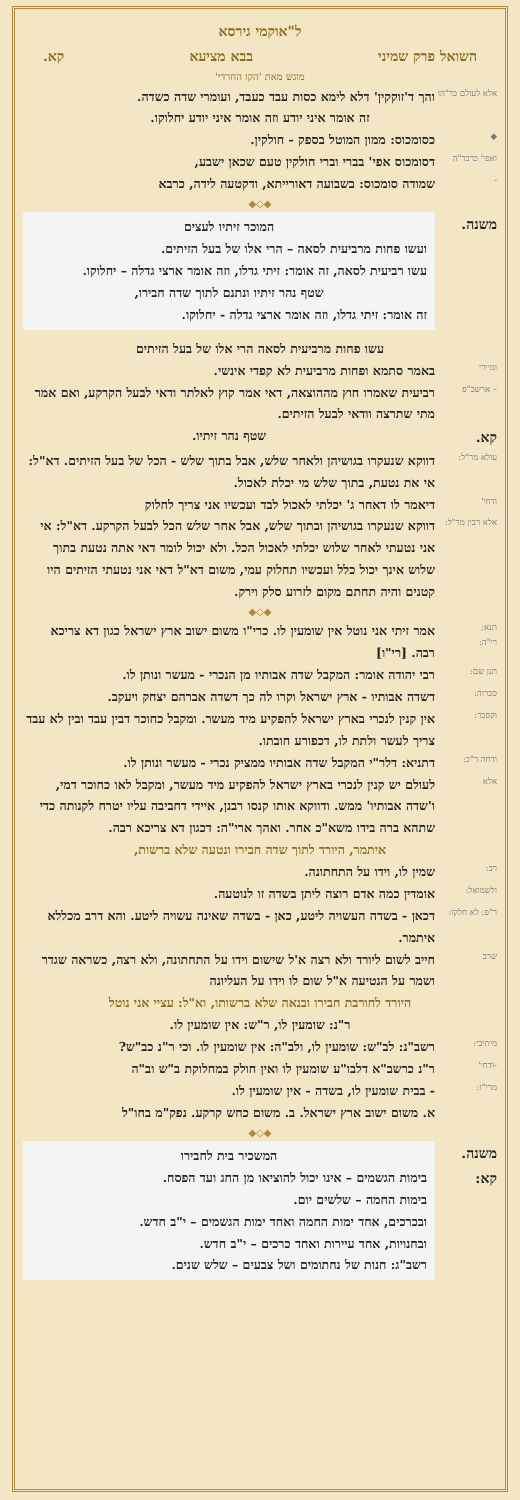ל"אוקמי גירסא
השואל פרק שמיני בבא מציעא קא.
מוגש מאת 'הקו החרדי'
אלא לעולם כר"הו
והך ד'זוקקין' דלא לימא כסות עבד כעבד, ועומרי שדה כשדה.
זה אומר איני יודע וזה אומר איני יודע יחלוקו.
◆
כסומכוס: ממון המוטל בספק - חולקין.
ואפי' כרבר"ה
דסומכוס אפי' בברי וברי חולקין טעם שכאן ישבע,
-
שמודה סומכוס: בשבועה דאורייתא, ודקטעה לידה, כרבא
◆◇◆
משנה.
המוכר זיתיו לעצים
ועשו פחות מרביעית לסאה – הרי אלו של בעל הזיתים.
עשו רביעית לסאה, זה אומר: זיתי גדלו, וזה אומר ארצי גדלה – יחלוקו.
שטף נהר זיתיו ונתנם לתוך שדה חבירו,
זה אומר: זיתי גדלו, וזה אומר ארצי גדלה - יחלוקו.
עשו פחות מרביעית לסאה הרי אלו של בעל הזיתים
ומיירי
באמר סתמא ופחות מרביעית לא קפדי אינשי.
– ארשב"פ
רביעית שאמרו חוץ מההוצאה, דאי אמר קוץ לאלתר ודאי לבעל הקרקע, ואם אמר מתי שתרצה וודאי לבעל הזיתים.
קא. שטף נהר זיתיו.
עולא מר"ל:
דווקא שנעקרו בגושיהן ולאחר שלש, אבל בתוך שלש - הכל של בעל הזיתים. דא"ל: אי את נטעת, בתוך שלש מי יכלת לאכול.
ודחי'
דיאמר לו דאחר ג' יכלתי לאכול לבד ועכשיו אני צריך לחלוק
אלא רבין מר"ל:
דווקא שנעקרו בגושיהן ובתוך שלש, אבל אחר שלש הכל לבעל הקרקע. דא"ל: אי אני נטעתי לאחר שלוש יכלתי לאכול הכל. ולא יכול לומר דאי אתה נטעת בתוך שלוש אינך יכול כלל ועכשיו תחלוק עמי, משום דא"ל דאי אני נטעתי הזיתים היו קטנים והיה תחתם מקום לזרוע סלק וירק.
◆◇◆
תנא:
רי"ה:
אמר זיתי אני נוטל אין שומעין לו. כרי"ו משום ישוב ארץ ישראל כגון דא צריכא רבה. [רי"ו]
תנן שם:
רבי יהודה אומר: המקבל שדה אבותיו מן הנכרי - מעשר ונותן לו.
סברוה:
דשדה אבותיו - ארץ ישראל וקרו לה כך דשדה אברהם יצחק ויעקב.
וקסבר:
אין קנין לנכרי בארץ ישראל להפקיע מיד מעשר. ומקבל כחוכר דבין עבד ובין לא עבד צריך לעשר ולתת לו, דכפורע חובתו.
ודחה ר"כ:
דתניא: דלר"י המקבל שדה אבותיו ממציק נכרי - מעשר ונותן לו.
אלא
לעולם יש קנין לנכרי בארץ ישראל להפקיע מיד מעשר, ומקבל לאו כחוכר דמי, ו'שדה אבותיו' ממש. ודווקא אותו קנסו רבנן, איידי דחביבה עליו יטרח לקנותה כדי שתהא ברה בידו משא"כ אחר. ואהך ארי"ה: דכגון דא צריכא רבה.
איתמר, היורד לתוך שדה חבירו ונטעה שלא ברשות,
רב:
שמין לו, וידו על התחתונה.
ולשמואל:
אומדין כמה אדם רוצה ליתן בשדה זו לנוטעה.
ר"פ: לא חלקו:
דכאן - בשדה העשויה ליטע, כאן - בשדה שאינה עשויה ליטע. והא דרב מכללא איתמר.
שרב
חייב לשום ליורד ולא רצה א'ל שישום וידו על התחתונה, ולא רצה, כשראה שגדר ושמר על הנטיעה א"ל שום לו וידו על העליונה
היורד לחורבת חבירו ובנאה שלא ברשותו, וא"ל: עציי אני נוטל
ר"נ: שומעין לו, ר"ש: אין שומעין לו.
מיתיבי:
רשב"נ: לב"ש: שומעין לו, ולב"ה: אין שומעין לו. וכי ר"נ כב"ש?
-ודחי'
ר"נ כרשב"א דלבו"ע שומעין לו ואין חולק במחלוקת ב"ש וב"ה
מרי"ו:
- בבית שומעין לו, בשדה - אין שומעין לו.
א. משום ישוב ארץ ישראל. ב. משום כחש קרקע. נפק"מ בחו"ל
◆◇◆
משנה. קא:
המשכיר בית לחבירו
בימות הגשמים – אינו יכול להוציאו מן החג ועד הפסח.
בימות החמה – שלשים יום.
ובכרכים, אחד ימות החמה ואחד ימות הגשמים – י"ב חדש.
ובחנויות, אחד עיירות ואחד כרכים – י"ב חדש.
רשב"ג: חנות של נחתומים ושל צבעים – שלש שנים.